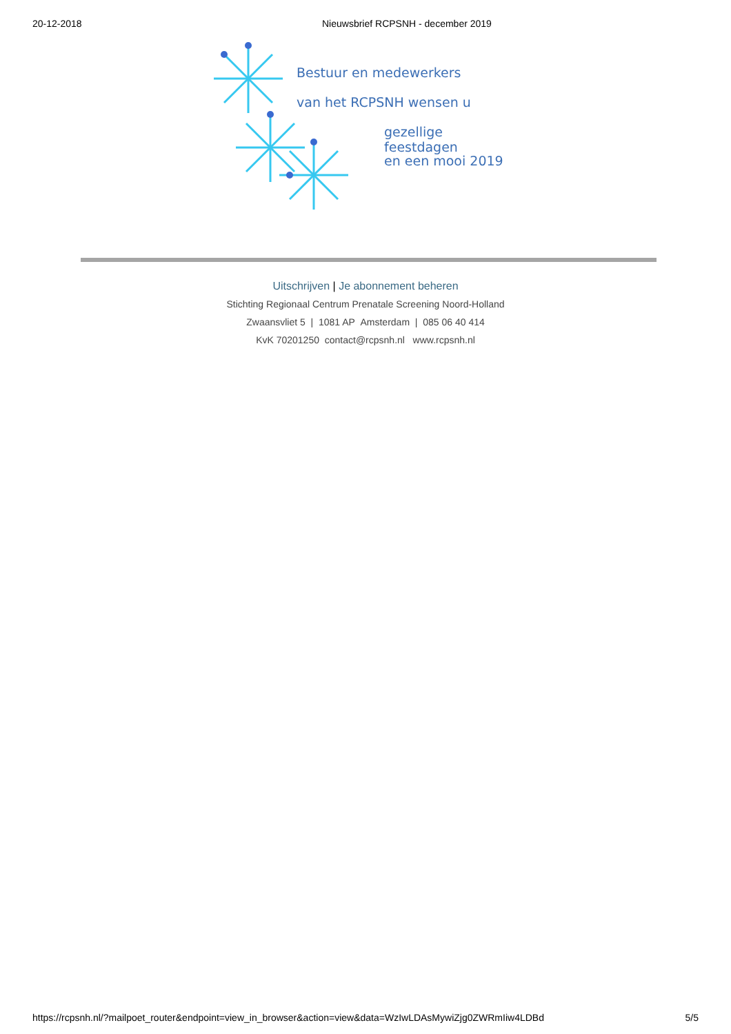20-12-2018 Nieuwsbrief RCPSNH - december 2019
Bestuur en medewerkers
van het RCPSNH wensen u
gezellige feestdagen
en een mooi 2019
Uitschrijven | Je abonnement beheren
Stichting Regionaal Centrum Prenatale Screening Noord-Holland
Zwaansvliet 5 | 1081 AP Amsterdam | 085 06 40 414
KvK 70201250 contact@rcpsnh.nl www.rcpsnh.nl
https://rcpsnh.nl/?mailpoet_router&endpoint=view_in_browser&action=view&data=WzIwLDAsMywiZjg0ZWRmIiw4LDBd
5/5